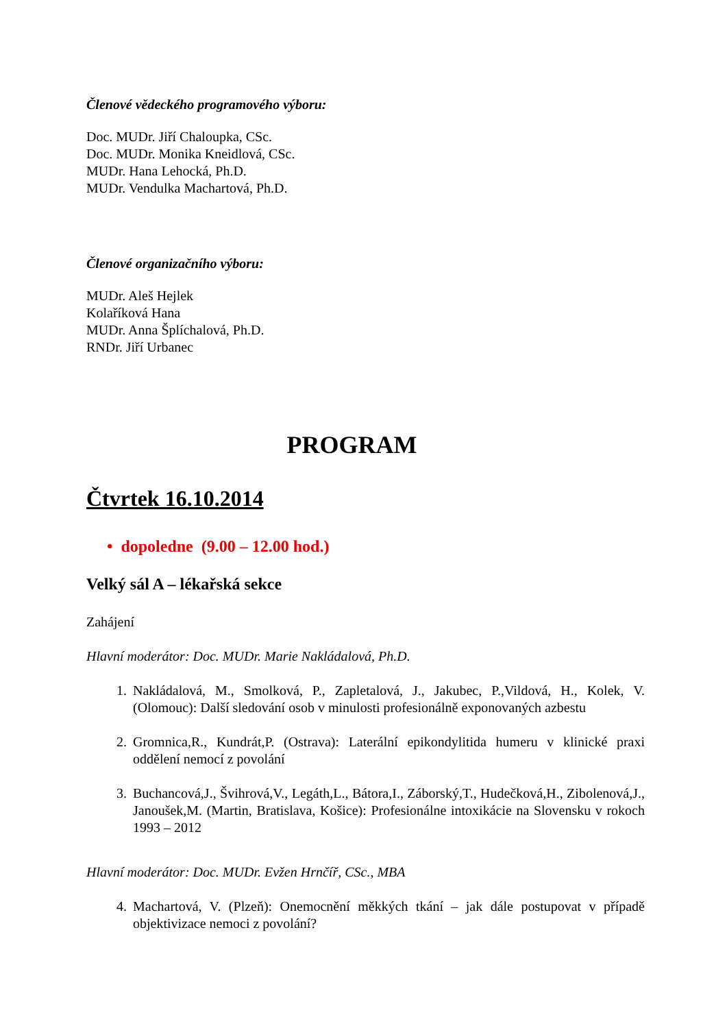Členové vědeckého programového výboru:
Doc. MUDr. Jiří Chaloupka, CSc.
Doc. MUDr. Monika Kneidlová, CSc.
MUDr. Hana Lehocká, Ph.D.
MUDr. Vendulka Machartová, Ph.D.
Členové organizačního výboru:
MUDr. Aleš Hejlek
Kolaříková Hana
MUDr. Anna Šplíchalová, Ph.D.
RNDr. Jiří Urbanec
PROGRAM
Čtvrtek 16.10.2014
• dopoledne (9.00 – 12.00 hod.)
Velký sál A – lékařská sekce
Zahájení
Hlavní moderátor: Doc. MUDr. Marie Nakládalová, Ph.D.
1. Nakládalová, M., Smolková, P., Zapletalová, J., Jakubec, P.,Vildová, H., Kolek, V. (Olomouc): Další sledování osob v minulosti profesionálně exponovaných azbestu
2. Gromnica,R., Kundrát,P. (Ostrava): Laterální epikondylitida humeru v klinické praxi oddělení nemocí z povolání
3. Buchancová,J., Švihrová,V., Legáth,L., Bátora,I., Záborský,T., Hudečková,H., Zibolenová,J., Janoušek,M. (Martin, Bratislava, Košice): Profesionálne intoxikácie na Slovensku v rokoch 1993 – 2012
Hlavní moderátor: Doc. MUDr. Evžen Hrnčíř, CSc., MBA
4. Machartová, V. (Plzeň): Onemocnění měkkých tkání – jak dále postupovat v případě objektivizace nemoci z povolání?